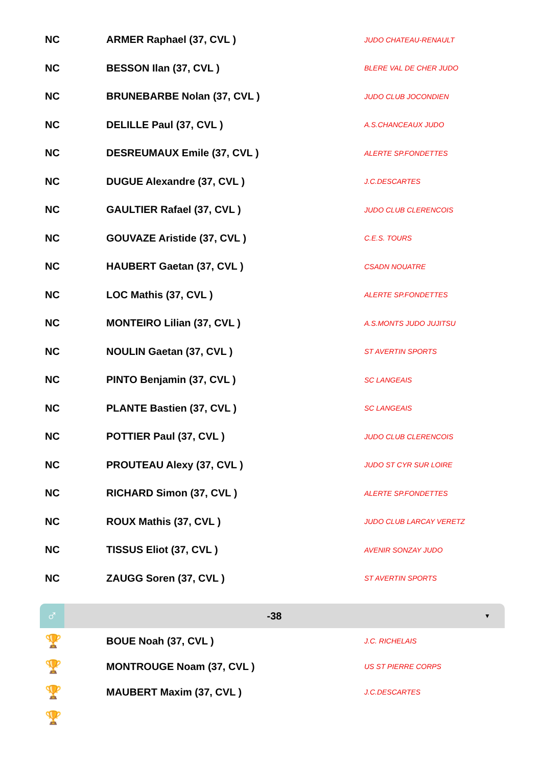| NC | ARMER Raphael (37, CVL ) | JUDO CHATEAU-RENAULT |
| NC | BESSON Ilan (37, CVL ) | BLERE VAL DE CHER JUDO |
| NC | BRUNEBARBE Nolan (37, CVL ) | JUDO CLUB JOCONDIEN |
| NC | DELILLE Paul (37, CVL ) | A.S.CHANCEAUX JUDO |
| NC | DESREUMAUX Emile (37, CVL ) | ALERTE SP.FONDETTES |
| NC | DUGUE Alexandre (37, CVL ) | J.C.DESCARTES |
| NC | GAULTIER Rafael (37, CVL ) | JUDO CLUB CLERENCOIS |
| NC | GOUVAZE Aristide (37, CVL ) | C.E.S. TOURS |
| NC | HAUBERT Gaetan (37, CVL ) | CSADN NOUATRE |
| NC | LOC Mathis (37, CVL ) | ALERTE SP.FONDETTES |
| NC | MONTEIRO Lilian (37, CVL ) | A.S.MONTS JUDO JUJITSU |
| NC | NOULIN Gaetan (37, CVL ) | ST AVERTIN SPORTS |
| NC | PINTO Benjamin (37, CVL ) | SC LANGEAIS |
| NC | PLANTE Bastien (37, CVL ) | SC LANGEAIS |
| NC | POTTIER Paul (37, CVL ) | JUDO CLUB CLERENCOIS |
| NC | PROUTEAU Alexy (37, CVL ) | JUDO ST CYR SUR LOIRE |
| NC | RICHARD Simon (37, CVL ) | ALERTE SP.FONDETTES |
| NC | ROUX Mathis (37, CVL ) | JUDO CLUB LARCAY VERETZ |
| NC | TISSUS Eliot (37, CVL ) | AVENIR SONZAY JUDO |
| NC | ZAUGG Soren (37, CVL ) | ST AVERTIN SPORTS |
♂
-38
▼
| 🏆 | BOUE Noah (37, CVL ) | J.C. RICHELAIS |
| 🏆 | MONTROUGE Noam (37, CVL ) | US ST PIERRE CORPS |
| 🏆 | MAUBERT Maxim (37, CVL ) | J.C.DESCARTES |
| 🏆 | | |